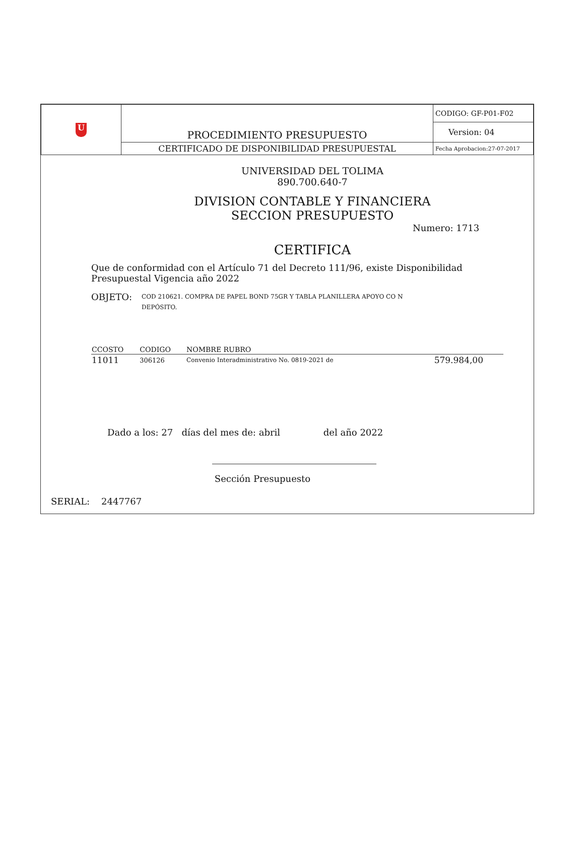| U | PROCEDIMIENTO PRESUPUESTO | CODIGO: GF-P01-F02 |
| | | Version: 04 |
| | CERTIFICADO DE DISPONIBILIDAD PRESUPUESTAL | Fecha Aprobacion:27-07-2017 |
UNIVERSIDAD DEL TOLIMA
890.700.640-7
DIVISION CONTABLE Y FINANCIERA
SECCION PRESUPUESTO
Numero: 1713
CERTIFICA
Que de conformidad con el Artículo 71 del Decreto 111/96, existe Disponibilidad Presupuestal Vigencia año 2022
OBJETO: COD 210621. COMPRA DE PAPEL BOND 75GR Y TABLA PLANILLERA APOYO CO N DEPÓSITO.
| CCOSTO | CODIGO | NOMBRE RUBRO | |
| --- | --- | --- | --- |
| 11011 | 306126 | Convenio Interadministrativo No. 0819-2021 de | 579.984,00 |
Dado a los: 27 días del mes de: abril del año 2022
Sección Presupuesto
SERIAL: 2447767